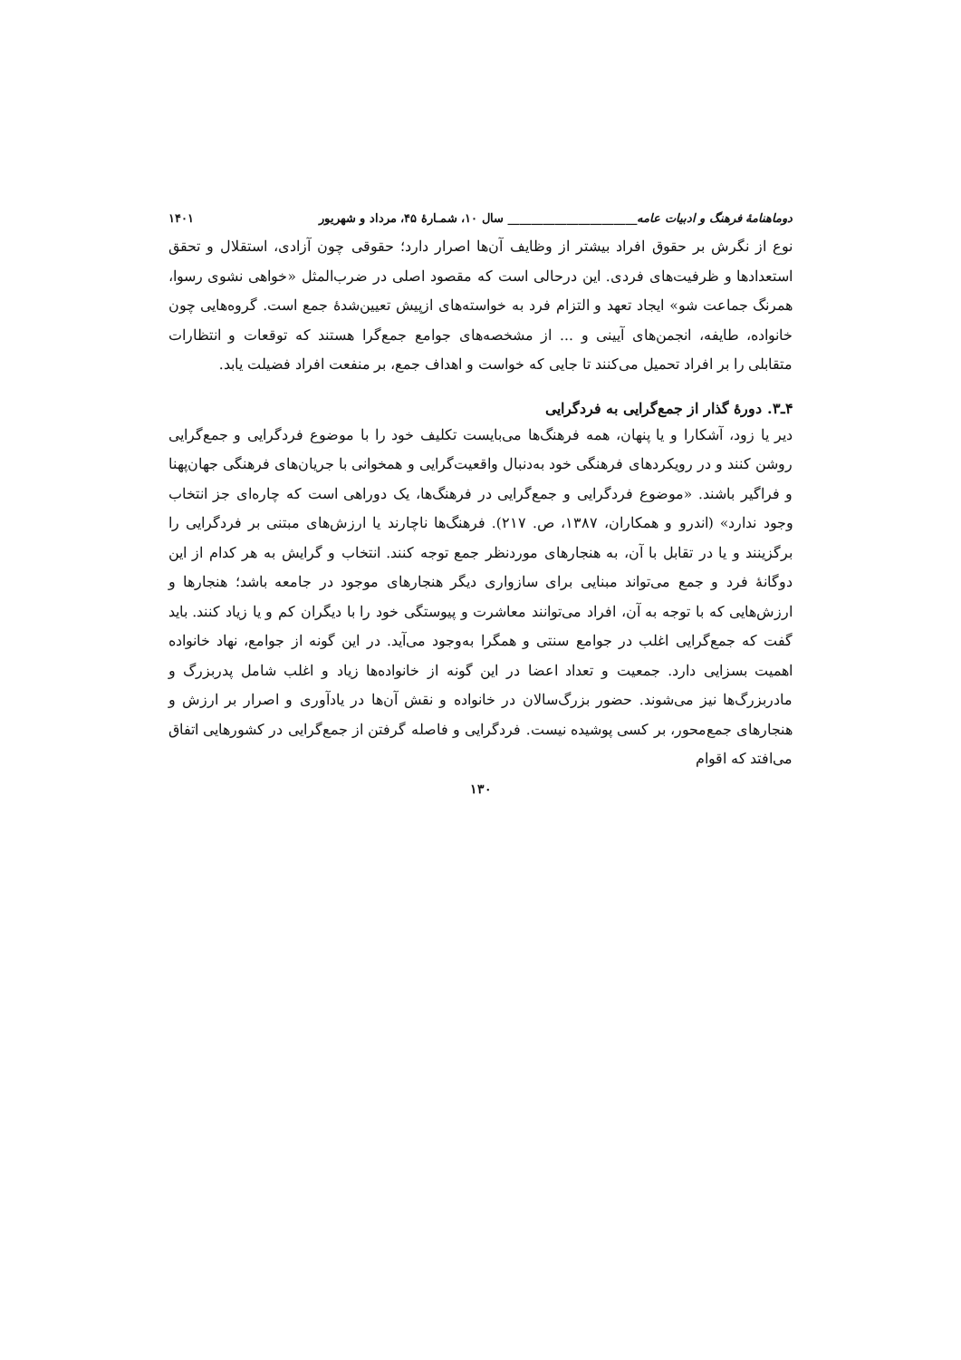دوماهنامهٔ فرهنگ و ادبیات عامه______________________ سال ۱۰، شمـارهٔ ۴۵، مرداد و شهریور ۱۴۰۱
نوع از نگرش بر حقوق افراد بیشتر از وظایف آن‌ها اصرار دارد؛ حقوقی چون آزادی، استقلال و تحقق استعدادها و ظرفیت‌های فردی. این درحالی است که مقصود اصلی در ضرب‌المثل «خواهی نشوی رسوا، همرنگ جماعت شو» ایجاد تعهد و التزام فرد به خواسته‌های ازپیش تعیین‌شدهٔ جمع است. گروه‌هایی چون خانواده، طایفه، انجمن‌های آیینی و ... از مشخصه‌های جوامع جمع‌گرا هستند که توقعات و انتظارات متقابلی را بر افراد تحمیل می‌کنند تا جایی که خواست و اهداف جمع، بر منفعت افراد فضیلت یابد.
۴ـ۳. دورهٔ گذار از جمع‌گرایی به فردگرایی
دیر یا زود، آشکارا و یا پنهان، همه فرهنگ‌ها می‌بایست تکلیف خود را با موضوع فردگرایی و جمع‌گرایی روشن کنند و در رویکردهای فرهنگی خود به‌دنبال واقعیت‌گرایی و همخوانی با جریان‌های فرهنگی جهان‌پهنا و فراگیر باشند. «موضوع فردگرایی و جمع‌گرایی در فرهنگ‌ها، یک دوراهی است که چاره‌ای جز انتخاب وجود ندارد» (اندرو و همکاران، ۱۳۸۷، ص. ۲۱۷). فرهنگ‌ها ناچارند یا ارزش‌های مبتنی بر فردگرایی را برگزینند و یا در تقابل با آن، به هنجارهای موردنظر جمع توجه کنند. انتخاب و گرایش به هر کدام از این دوگانهٔ فرد و جمع می‌تواند مبنایی برای سازواری دیگر هنجارهای موجود در جامعه باشد؛ هنجارها و ارزش‌هایی که با توجه به آن، افراد می‌توانند معاشرت و پیوستگی خود را با دیگران کم و یا زیاد کنند. باید گفت که جمع‌گرایی اغلب در جوامع سنتی و همگرا به‌وجود می‌آید. در این گونه از جوامع، نهاد خانواده اهمیت بسزایی دارد. جمعیت و تعداد اعضا در این گونه از خانواده‌ها زیاد و اغلب شامل پدربزرگ و مادربزرگ‌ها نیز می‌شوند. حضور بزرگ‌سالان در خانواده و نقش آن‌ها در یادآوری و اصرار بر ارزش و هنجارهای جمع‌محور، بر کسی پوشیده نیست. فردگرایی و فاصله گرفتن از جمع‌گرایی در کشورهایی اتفاق می‌افتد که اقوام
۱۳۰